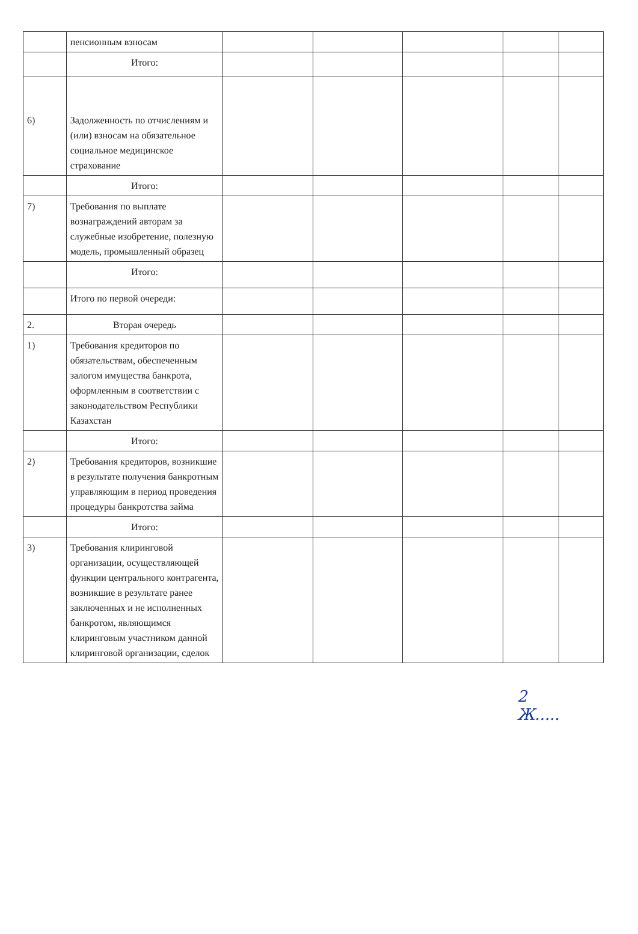| | пенсионным взносам | | | | | |
| | Итого: | | | | | |
| 6) | Задолженность по отчислениям и (или) взносам на обязательное социальное медицинское страхование | | | | | |
| | Итого: | | | | | |
| 7) | Требования по выплате вознаграждений авторам за служебные изобретение, полезную модель, промышленный образец | | | | | |
| | Итого: | | | | | |
| | Итого по первой очереди: | | | | | |
| 2. | Вторая очередь | | | | | |
| 1) | Требования кредиторов по обязательствам, обеспеченным залогом имущества банкрота, оформленным в соответствии с законодательством Республики Казахстан | | | | | |
| | Итого: | | | | | |
| 2) | Требования кредиторов, возникшие в результате получения банкротным управляющим в период проведения процедуры банкротства займа | | | | | |
| | Итого: | | | | | |
| 3) | Требования клиринговой организации, осуществляющей функции центрального контрагента, возникшие в результате ранее заключенных и не исполненных банкротом, являющимся клиринговым участником данной клиринговой организации, сделок | | | | | |
2
Ж.....